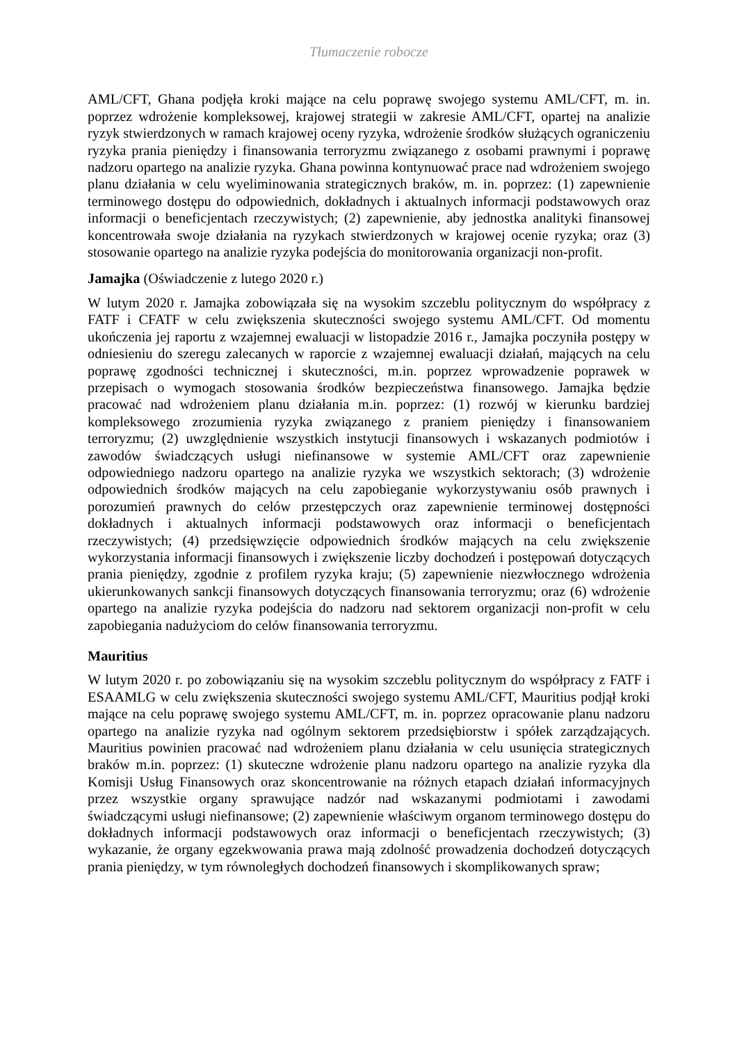Tłumaczenie robocze
AML/CFT, Ghana podjęła kroki mające na celu poprawę swojego systemu AML/CFT, m. in. poprzez wdrożenie kompleksowej, krajowej strategii w zakresie AML/CFT, opartej na analizie ryzyk stwierdzonych w ramach krajowej oceny ryzyka, wdrożenie środków służących ograniczeniu ryzyka prania pieniędzy i finansowania terroryzmu związanego z osobami prawnymi i poprawę nadzoru opartego na analizie ryzyka. Ghana powinna kontynuować prace nad wdrożeniem swojego planu działania w celu wyeliminowania strategicznych braków, m. in. poprzez: (1) zapewnienie terminowego dostępu do odpowiednich, dokładnych i aktualnych informacji podstawowych oraz informacji o beneficjentach rzeczywistych; (2) zapewnienie, aby jednostka analityki finansowej koncentrowała swoje działania na ryzykach stwierdzonych w krajowej ocenie ryzyka; oraz (3) stosowanie opartego na analizie ryzyka podejścia do monitorowania organizacji non-profit.
Jamajka (Oświadczenie z lutego 2020 r.)
W lutym 2020 r. Jamajka zobowiązała się na wysokim szczeblu politycznym do współpracy z FATF i CFATF w celu zwiększenia skuteczności swojego systemu AML/CFT. Od momentu ukończenia jej raportu z wzajemnej ewaluacji w listopadzie 2016 r., Jamajka poczyniła postępy w odniesieniu do szeregu zalecanych w raporcie z wzajemnej ewaluacji działań, mających na celu poprawę zgodności technicznej i skuteczności, m.in. poprzez wprowadzenie poprawek w przepisach o wymogach stosowania środków bezpieczeństwa finansowego. Jamajka będzie pracować nad wdrożeniem planu działania m.in. poprzez: (1) rozwój w kierunku bardziej kompleksowego zrozumienia ryzyka związanego z praniem pieniędzy i finansowaniem terroryzmu; (2) uwzględnienie wszystkich instytucji finansowych i wskazanych podmiotów i zawodów świadczących usługi niefinansowe w systemie AML/CFT oraz zapewnienie odpowiedniego nadzoru opartego na analizie ryzyka we wszystkich sektorach; (3) wdrożenie odpowiednich środków mających na celu zapobieganie wykorzystywaniu osób prawnych i porozumień prawnych do celów przestępczych oraz zapewnienie terminowej dostępności dokładnych i aktualnych informacji podstawowych oraz informacji o beneficjentach rzeczywistych; (4) przedsięwzięcie odpowiednich środków mających na celu zwiększenie wykorzystania informacji finansowych i zwiększenie liczby dochodzeń i postępowań dotyczących prania pieniędzy, zgodnie z profilem ryzyka kraju; (5) zapewnienie niezwłocznego wdrożenia ukierunkowanych sankcji finansowych dotyczących finansowania terroryzmu; oraz (6) wdrożenie opartego na analizie ryzyka podejścia do nadzoru nad sektorem organizacji non-profit w celu zapobiegania nadużyciom do celów finansowania terroryzmu.
Mauritius
W lutym 2020 r. po zobowiązaniu się na wysokim szczeblu politycznym do współpracy z FATF i ESAAMLG w celu zwiększenia skuteczności swojego systemu AML/CFT, Mauritius podjął kroki mające na celu poprawę swojego systemu AML/CFT, m. in. poprzez opracowanie planu nadzoru opartego na analizie ryzyka nad ogólnym sektorem przedsiębiorstw i spółek zarządzających. Mauritius powinien pracować nad wdrożeniem planu działania w celu usunięcia strategicznych braków m.in. poprzez: (1) skuteczne wdrożenie planu nadzoru opartego na analizie ryzyka dla Komisji Usług Finansowych oraz skoncentrowanie na różnych etapach działań informacyjnych przez wszystkie organy sprawujące nadzór nad wskazanymi podmiotami i zawodami świadczącymi usługi niefinansowe; (2) zapewnienie właściwym organom terminowego dostępu do dokładnych informacji podstawowych oraz informacji o beneficjentach rzeczywistych; (3) wykazanie, że organy egzekwowania prawa mają zdolność prowadzenia dochodzeń dotyczących prania pieniędzy, w tym równoległych dochodzeń finansowych i skomplikowanych spraw;